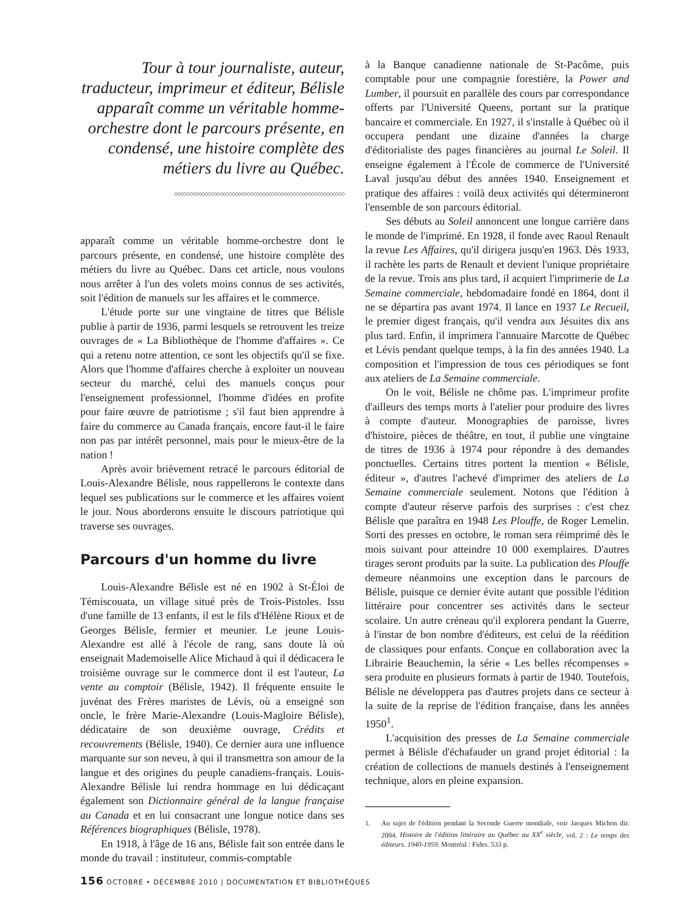Tour à tour journaliste, auteur, traducteur, imprimeur et éditeur, Bélisle apparaît comme un véritable homme-orchestre dont le parcours présente, en condensé, une histoire complète des métiers du livre au Québec.
◇◇◇◇◇◇◇◇◇◇◇◇◇◇◇◇◇◇◇◇◇◇◇◇◇◇◇◇◇◇◇◇◇◇◇◇◇◇◇◇◇◇◇◇◇◇◇◇◇◇◇◇◇◇◇◇
apparaît comme un véritable homme-orchestre dont le parcours présente, en condensé, une histoire complète des métiers du livre au Québec. Dans cet article, nous voulons nous arrêter à l'un des volets moins connus de ses activités, soit l'édition de manuels sur les affaires et le commerce.
L'étude porte sur une vingtaine de titres que Bélisle publie à partir de 1936, parmi lesquels se retrouvent les treize ouvrages de « La Bibliothèque de l'homme d'affaires ». Ce qui a retenu notre attention, ce sont les objectifs qu'il se fixe. Alors que l'homme d'affaires cherche à exploiter un nouveau secteur du marché, celui des manuels conçus pour l'enseignement professionnel, l'homme d'idées en profite pour faire œuvre de patriotisme ; s'il faut bien apprendre à faire du commerce au Canada français, encore faut-il le faire non pas par intérêt personnel, mais pour le mieux-être de la nation !
Après avoir brièvement retracé le parcours éditorial de Louis-Alexandre Bélisle, nous rappellerons le contexte dans lequel ses publications sur le commerce et les affaires voient le jour. Nous aborderons ensuite le discours patriotique qui traverse ses ouvrages.
Parcours d'un homme du livre
Louis-Alexandre Bélisle est né en 1902 à St-Éloi de Témiscouata, un village situé près de Trois-Pistoles. Issu d'une famille de 13 enfants, il est le fils d'Hélène Rioux et de Georges Bélisle, fermier et meunier. Le jeune Louis-Alexandre est allé à l'école de rang, sans doute là où enseignait Mademoiselle Alice Michaud à qui il dédicacera le troisième ouvrage sur le commerce dont il est l'auteur, La vente au comptoir (Bélisle, 1942). Il fréquente ensuite le juvénat des Frères maristes de Lévis, où a enseigné son oncle, le frère Marie-Alexandre (Louis-Magloire Bélisle), dédicataire de son deuxième ouvrage, Crédits et recouvrements (Bélisle, 1940). Ce dernier aura une influence marquante sur son neveu, à qui il transmettra son amour de la langue et des origines du peuple canadiens-français. Louis-Alexandre Bélisle lui rendra hommage en lui dédicaçant également son Dictionnaire général de la langue française au Canada et en lui consacrant une longue notice dans ses Références biographiques (Bélisle, 1978).
En 1918, à l'âge de 16 ans, Bélisle fait son entrée dans le monde du travail : instituteur, commis-comptable
à la Banque canadienne nationale de St-Pacôme, puis comptable pour une compagnie forestière, la Power and Lumber, il poursuit en parallèle des cours par correspondance offerts par l'Université Queens, portant sur la pratique bancaire et commerciale. En 1927, il s'installe à Québec où il occupera pendant une dizaine d'années la charge d'éditorialiste des pages financières au journal Le Soleil. Il enseigne également à l'École de commerce de l'Université Laval jusqu'au début des années 1940. Enseignement et pratique des affaires : voilà deux activités qui détermineront l'ensemble de son parcours éditorial.
Ses débuts au Soleil annoncent une longue carrière dans le monde de l'imprimé. En 1928, il fonde avec Raoul Renault la revue Les Affaires, qu'il dirigera jusqu'en 1963. Dès 1933, il rachète les parts de Renault et devient l'unique propriétaire de la revue. Trois ans plus tard, il acquiert l'imprimerie de La Semaine commerciale, hebdomadaire fondé en 1864, dont il ne se départira pas avant 1974. Il lance en 1937 Le Recueil, le premier digest français, qu'il vendra aux Jésuites dix ans plus tard. Enfin, il imprimera l'annuaire Marcotte de Québec et Lévis pendant quelque temps, à la fin des années 1940. La composition et l'impression de tous ces périodiques se font aux ateliers de La Semaine commerciale.
On le voit, Bélisle ne chôme pas. L'imprimeur profite d'ailleurs des temps morts à l'atelier pour produire des livres à compte d'auteur. Monographies de paroisse, livres d'histoire, pièces de théâtre, en tout, il publie une vingtaine de titres de 1936 à 1974 pour répondre à des demandes ponctuelles. Certains titres portent la mention « Bélisle, éditeur », d'autres l'achevé d'imprimer des ateliers de La Semaine commerciale seulement. Notons que l'édition à compte d'auteur réserve parfois des surprises : c'est chez Bélisle que paraîtra en 1948 Les Plouffe, de Roger Lemelin. Sorti des presses en octobre, le roman sera réimprimé dès le mois suivant pour atteindre 10 000 exemplaires. D'autres tirages seront produits par la suite. La publication des Plouffe demeure néanmoins une exception dans le parcours de Bélisle, puisque ce dernier évite autant que possible l'édition littéraire pour concentrer ses activités dans le secteur scolaire. Un autre créneau qu'il explorera pendant la Guerre, à l'instar de bon nombre d'éditeurs, est celui de la réédition de classiques pour enfants. Conçue en collaboration avec la Librairie Beauchemin, la série « Les belles récompenses » sera produite en plusieurs formats à partir de 1940. Toutefois, Bélisle ne développera pas d'autres projets dans ce secteur à la suite de la reprise de l'édition française, dans les années 1950<sup>1</sup>.
L'acquisition des presses de La Semaine commerciale permet à Bélisle d'échafauder un grand projet éditorial : la création de collections de manuels destinés à l'enseignement technique, alors en pleine expansion.
1. Au sujet de l'édition pendant la Seconde Guerre mondiale, voir Jacques Michon dir. 2004. Histoire de l'édition littéraire au Québec au XX<sup>e</sup> siècle, vol. 2 : Le temps des éditeurs. 1940-1959. Montréal : Fides. 533 p.
156 OCTOBRE • DÉCEMBRE 2010 | DOCUMENTATION ET BIBLIOTHÈQUES